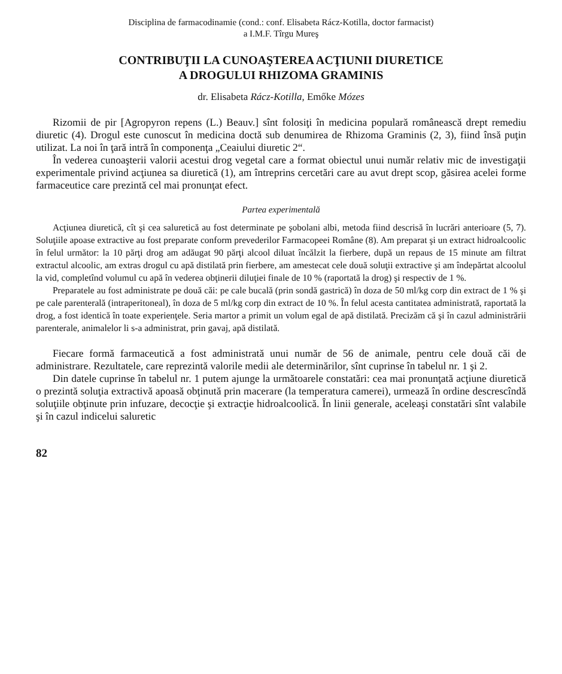Disciplina de farmacodinamie (cond.: conf. Elisabeta Rácz-Kotilla, doctor farmacist)
a I.M.F. Tîrgu Mureş
CONTRIBUŢII LA CUNOAŞTEREA ACŢIUNII DIURETICE
A DROGULUI RHIZOMA GRAMINIS
dr. Elisabeta Rácz-Kotilla, Emőke Mózes
Rizomii de pir [Agropyron repens (L.) Beauv.] sînt folosiţi în medicina populară românească drept remediu diuretic (4). Drogul este cunoscut în medicina doctă sub denumirea de Rhizoma Graminis (2, 3), fiind însă puţin utilizat. La noi în ţară intră în componenţa „Ceaiului diuretic 2“.
În vederea cunoaşterii valorii acestui drog vegetal care a format obiectul unui număr relativ mic de investigaţii experimentale privind acţiunea sa diuretică (1), am întreprins cercetări care au avut drept scop, găsirea acelei forme farmaceutice care prezintă cel mai pronunţat efect.
Partea experimentală
Acţiunea diuretică, cît şi cea saluretică au fost determinate pe şobolani albi, metoda fiind descrisă în lucrări anterioare (5, 7). Soluţiile apoase extractive au fost preparate conform prevederilor Farmacopeei Române (8). Am preparat şi un extract hidroalcoolic în felul următor: la 10 părţi drog am adăugat 90 părţi alcool diluat încălzit la fierbere, după un repaus de 15 minute am filtrat extractul alcoolic, am extras drogul cu apă distilată prin fierbere, am amestecat cele două soluţii extractive şi am îndepărtat alcoolul la vid, completînd volumul cu apă în vederea obţinerii diluţiei finale de 10 % (raportată la drog) şi respectiv de 1 %.
Preparatele au fost administrate pe două căi: pe cale bucală (prin sondă gastrică) în doza de 50 ml/kg corp din extract de 1 % şi pe cale parenterală (intraperitoneal), în doza de 5 ml/kg corp din extract de 10 %. În felul acesta cantitatea administrată, raportată la drog, a fost identică în toate experienţele. Seria martor a primit un volum egal de apă distilată. Precizăm că şi în cazul administrării parenterale, animalelor li s-a administrat, prin gavaj, apă distilată.
Fiecare formă farmaceutică a fost administrată unui număr de 56 de animale, pentru cele două căi de administrare. Rezultatele, care reprezintă valorile medii ale determinărilor, sînt cuprinse în tabelul nr. 1 şi 2.
Din datele cuprinse în tabelul nr. 1 putem ajunge la următoarele constatări: cea mai pronunţată acţiune diuretică o prezintă soluţia extractivă apoasă obţinută prin macerare (la temperatura camerei), urmează în ordine descrescîndă soluţiile obţinute prin infuzare, decocţie şi extracţie hidroalcoolică. În linii generale, aceleaşi constatări sînt valabile şi în cazul indicelui saluretic
82